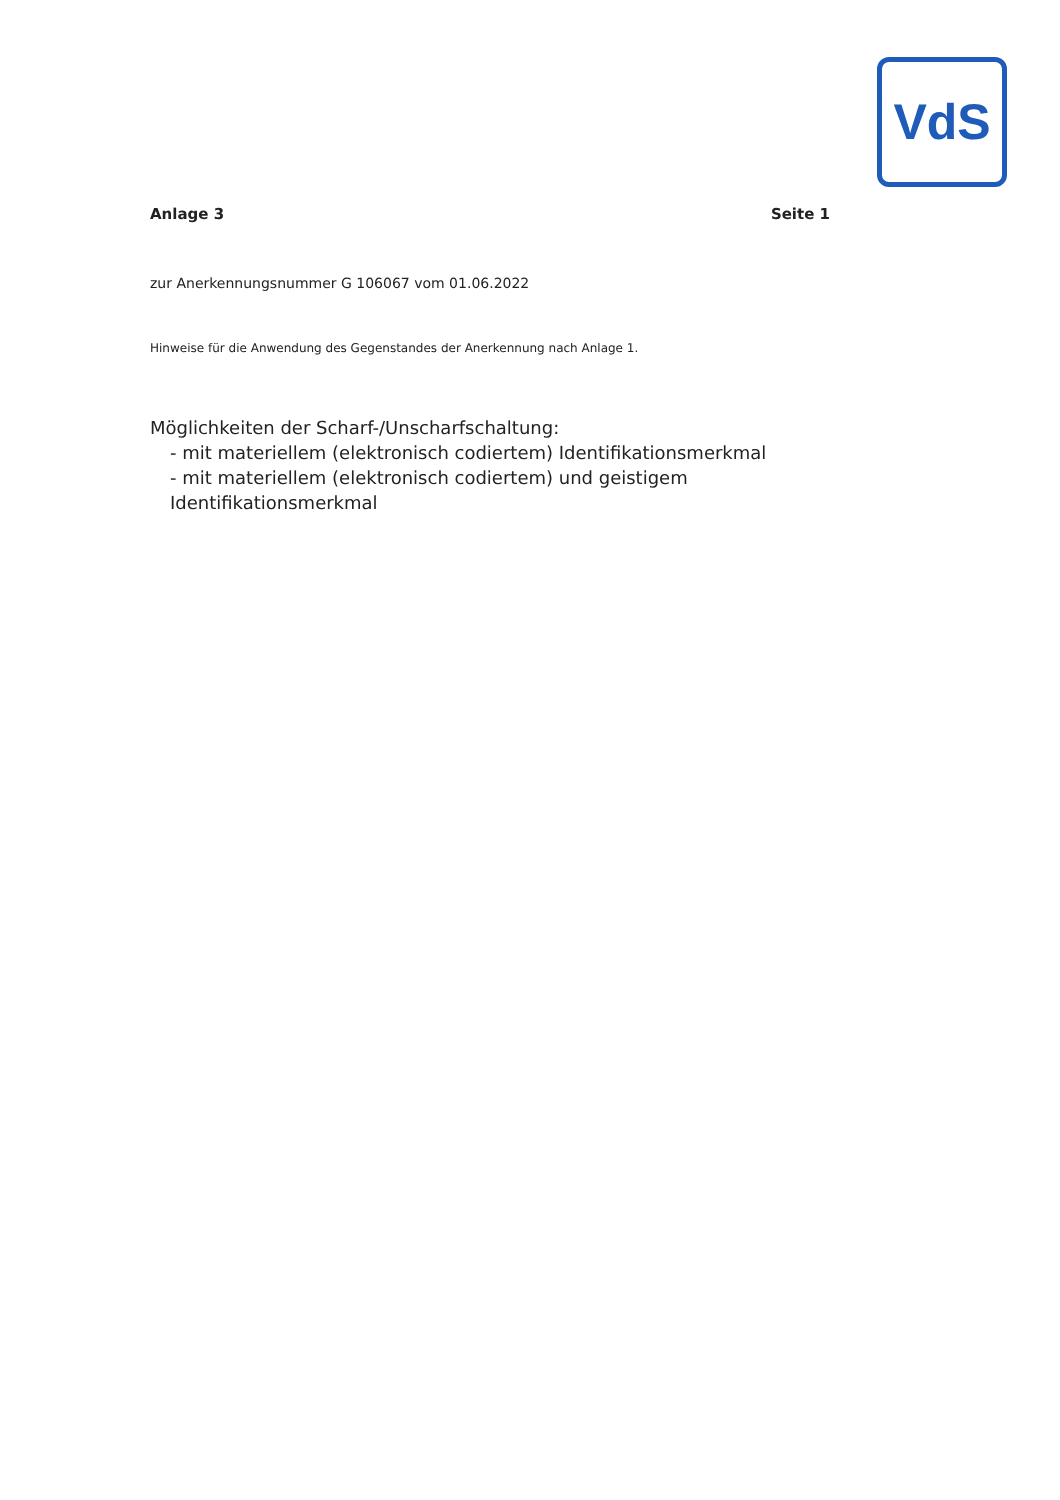VdS
Anlage 3 Seite 1
zur Anerkennungsnummer G 106067 vom 01.06.2022
Hinweise für die Anwendung des Gegenstandes der Anerkennung nach Anlage 1.
Möglichkeiten der Scharf-/Unscharfschaltung:
- mit materiellem (elektronisch codiertem) Identifikationsmerkmal
- mit materiellem (elektronisch codiertem) und geistigem Identifikationsmerkmal